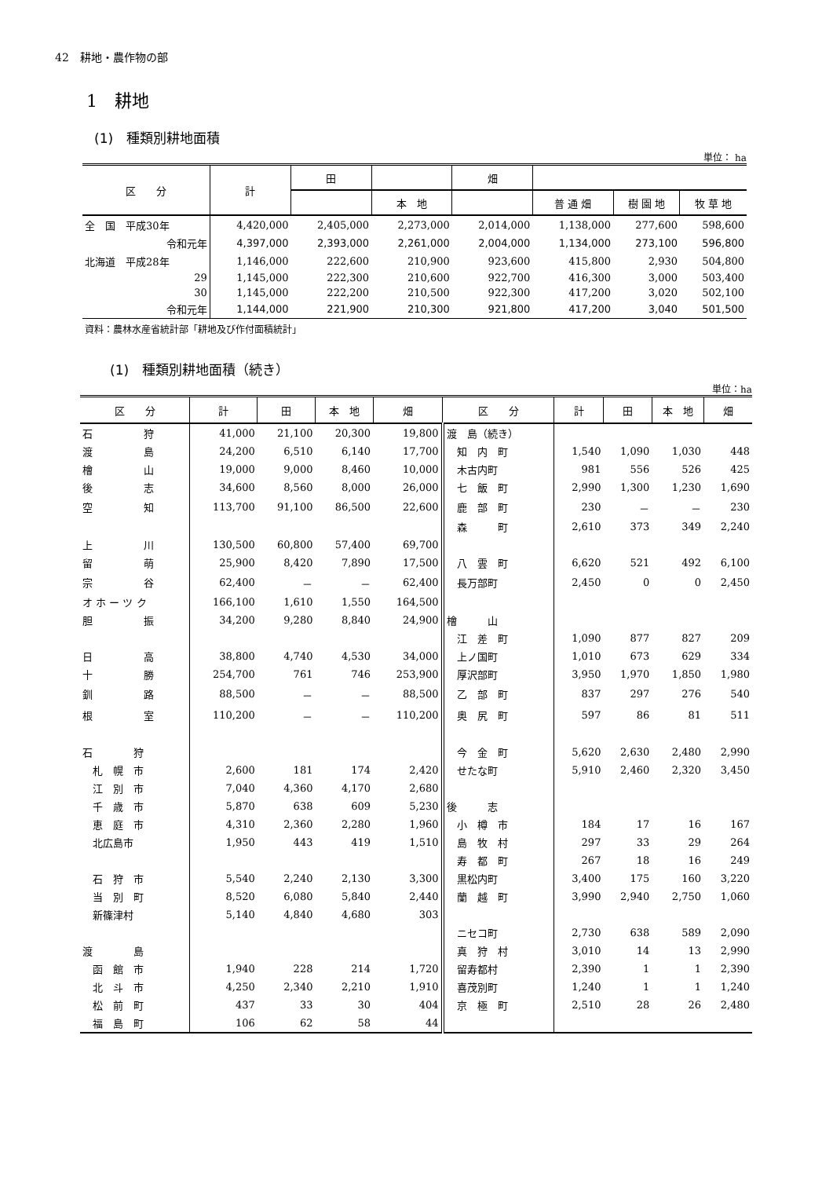42　耕地・農作物の部
1　耕地
(1)　種類別耕地面積
単位： ha
| 区 分 | 計 | 田 | | 畑 | | | |
| --- | --- | --- | --- | --- | --- | --- | --- |
| | | | 本 地 | | 普 通 畑 | 樹 園 地 | 牧 草 地 |
| 全 国 平成30年 | 4,420,000 | 2,405,000 | 2,273,000 | 2,014,000 | 1,138,000 | 277,600 | 598,600 |
| 令和元年 | 4,397,000 | 2,393,000 | 2,261,000 | 2,004,000 | 1,134,000 | 273,100 | 596,800 |
| 北海道 平成28年 | 1,146,000 | 222,600 | 210,900 | 923,600 | 415,800 | 2,930 | 504,800 |
| 29 | 1,145,000 | 222,300 | 210,600 | 922,700 | 416,300 | 3,000 | 503,400 |
| 30 | 1,145,000 | 222,200 | 210,500 | 922,300 | 417,200 | 3,020 | 502,100 |
| 令和元年 | 1,144,000 | 221,900 | 210,300 | 921,800 | 417,200 | 3,040 | 501,500 |
資料：農林水産省統計部「耕地及び作付面積統計」
(1)　種類別耕地面積（続き）
単位：ha
| 区 分 | 計 | 田 | 本 地 | 畑 | 区 分 | 計 | 田 | 本 地 | 畑 |
| --- | --- | --- | --- | --- | --- | --- | --- | --- | --- |
| 石 狩 | 41,000 | 21,100 | 20,300 | 19,800 | 渡 島（続き） | | | | |
| 渡 島 | 24,200 | 6,510 | 6,140 | 17,700 | 知 内 町 | 1,540 | 1,090 | 1,030 | 448 |
| 檜 山 | 19,000 | 9,000 | 8,460 | 10,000 | 木古内町 | 981 | 556 | 526 | 425 |
| 後 志 | 34,600 | 8,560 | 8,000 | 26,000 | 七 飯 町 | 2,990 | 1,300 | 1,230 | 1,690 |
| 空 知 | 113,700 | 91,100 | 86,500 | 22,600 | 鹿 部 町 | 230 | － | － | 230 |
| | | | | | 森 町 | 2,610 | 373 | 349 | 2,240 |
| 上 川 | 130,500 | 60,800 | 57,400 | 69,700 | | | | | |
| 留 萌 | 25,900 | 8,420 | 7,890 | 17,500 | 八 雲 町 | 6,620 | 521 | 492 | 6,100 |
| 宗 谷 | 62,400 | － | － | 62,400 | 長万部町 | 2,450 | 0 | 0 | 2,450 |
| オ ホ ー ツ ク | 166,100 | 1,610 | 1,550 | 164,500 | | | | | |
| 胆 振 | 34,200 | 9,280 | 8,840 | 24,900 | 檜 山 | | | | |
| | | | | | 江 差 町 | 1,090 | 877 | 827 | 209 |
| 日 高 | 38,800 | 4,740 | 4,530 | 34,000 | 上ノ国町 | 1,010 | 673 | 629 | 334 |
| 十 勝 | 254,700 | 761 | 746 | 253,900 | 厚沢部町 | 3,950 | 1,970 | 1,850 | 1,980 |
| 釧 路 | 88,500 | － | － | 88,500 | 乙 部 町 | 837 | 297 | 276 | 540 |
| 根 室 | 110,200 | － | － | 110,200 | 奥 尻 町 | 597 | 86 | 81 | 511 |
| 石 狩 | | | | | 今 金 町 | 5,620 | 2,630 | 2,480 | 2,990 |
| 札 幌 市 | 2,600 | 181 | 174 | 2,420 | せたな町 | 5,910 | 2,460 | 2,320 | 3,450 |
| 江 別 市 | 7,040 | 4,360 | 4,170 | 2,680 | | | | | |
| 千 歳 市 | 5,870 | 638 | 609 | 5,230 | 後 志 | | | | |
| 恵 庭 市 | 4,310 | 2,360 | 2,280 | 1,960 | 小 樽 市 | 184 | 17 | 16 | 167 |
| 北広島市 | 1,950 | 443 | 419 | 1,510 | 島 牧 村 | 297 | 33 | 29 | 264 |
| | | | | | 寿 都 町 | 267 | 18 | 16 | 249 |
| 石 狩 市 | 5,540 | 2,240 | 2,130 | 3,300 | 黒松内町 | 3,400 | 175 | 160 | 3,220 |
| 当 別 町 | 8,520 | 6,080 | 5,840 | 2,440 | 蘭 越 町 | 3,990 | 2,940 | 2,750 | 1,060 |
| 新篠津村 | 5,140 | 4,840 | 4,680 | 303 | | | | | |
| | | | | | ニセコ町 | 2,730 | 638 | 589 | 2,090 |
| 渡 島 | | | | | 真 狩 村 | 3,010 | 14 | 13 | 2,990 |
| 函 館 市 | 1,940 | 228 | 214 | 1,720 | 留寿都村 | 2,390 | 1 | 1 | 2,390 |
| 北 斗 市 | 4,250 | 2,340 | 2,210 | 1,910 | 喜茂別町 | 1,240 | 1 | 1 | 1,240 |
| 松 前 町 | 437 | 33 | 30 | 404 | 京 極 町 | 2,510 | 28 | 26 | 2,480 |
| 福 島 町 | 106 | 62 | 58 | 44 | | | | | |